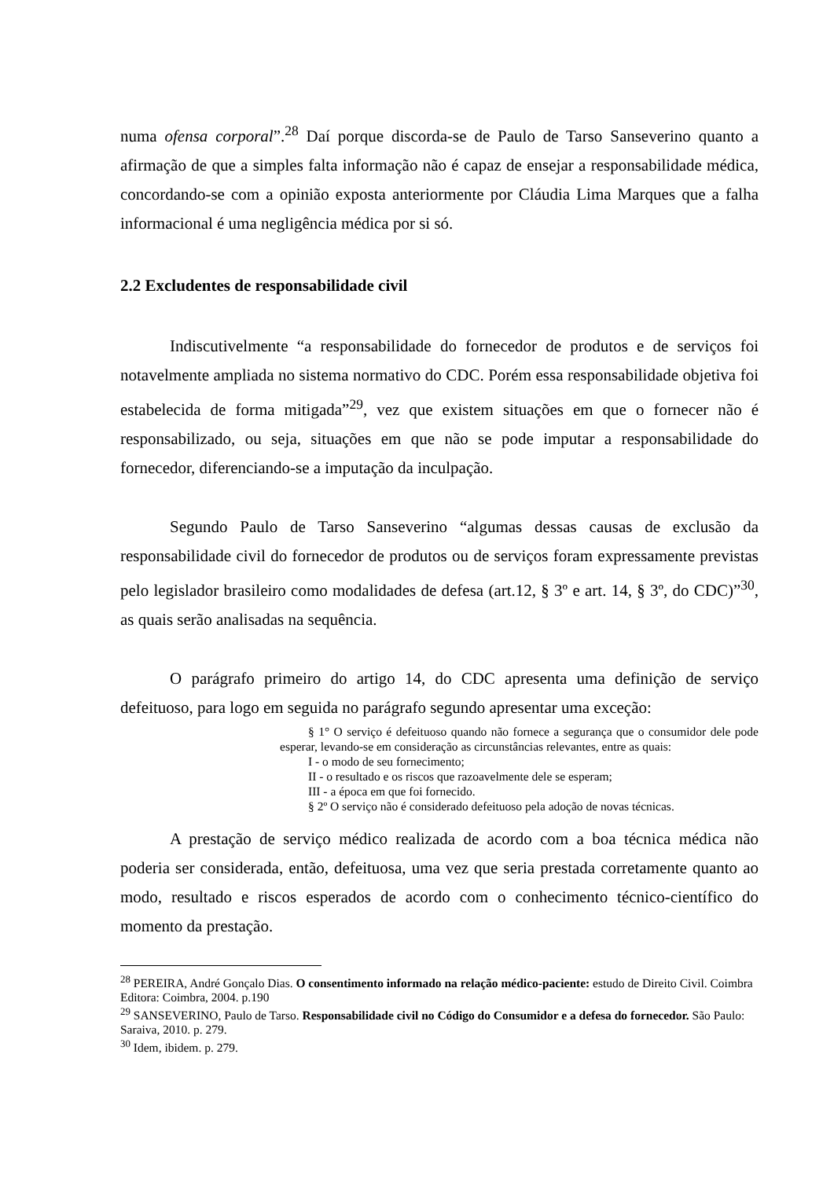numa ofensa corporal”.<sup>28</sup> Daí porque discorda-se de Paulo de Tarso Sanseverino quanto a afirmação de que a simples falta informação não é capaz de ensejar a responsabilidade médica, concordando-se com a opinião exposta anteriormente por Cláudia Lima Marques que a falha informacional é uma negligência médica por si só.
2.2 Excludentes de responsabilidade civil
Indiscutivelmente “a responsabilidade do fornecedor de produtos e de serviços foi notavelmente ampliada no sistema normativo do CDC. Porém essa responsabilidade objetiva foi estabelecida de forma mitigada”<sup>29</sup>, vez que existem situações em que o fornecer não é responsabilizado, ou seja, situações em que não se pode imputar a responsabilidade do fornecedor, diferenciando-se a imputação da inculpação.
Segundo Paulo de Tarso Sanseverino “algumas dessas causas de exclusão da responsabilidade civil do fornecedor de produtos ou de serviços foram expressamente previstas pelo legislador brasileiro como modalidades de defesa (art.12, § 3º e art. 14, § 3º, do CDC)”<sup>30</sup>, as quais serão analisadas na sequência.
O parágrafo primeiro do artigo 14, do CDC apresenta uma definição de serviço defeituoso, para logo em seguida no parágrafo segundo apresentar uma exceção:
§ 1° O serviço é defeituoso quando não fornece a segurança que o consumidor dele pode esperar, levando-se em consideração as circunstâncias relevantes, entre as quais:
I - o modo de seu fornecimento;
II - o resultado e os riscos que razoavelmente dele se esperam;
III - a época em que foi fornecido.
§ 2º O serviço não é considerado defeituoso pela adoção de novas técnicas.
A prestação de serviço médico realizada de acordo com a boa técnica médica não poderia ser considerada, então, defeituosa, uma vez que seria prestada corretamente quanto ao modo, resultado e riscos esperados de acordo com o conhecimento técnico-científico do momento da prestação.
<sup>28</sup> PEREIRA, André Gonçalo Dias. O consentimento informado na relação médico-paciente: estudo de Direito Civil. Coimbra Editora: Coimbra, 2004. p.190
<sup>29</sup> SANSEVERINO, Paulo de Tarso. Responsabilidade civil no Código do Consumidor e a defesa do fornecedor. São Paulo: Saraiva, 2010. p. 279.
<sup>30</sup> Idem, ibidem. p. 279.